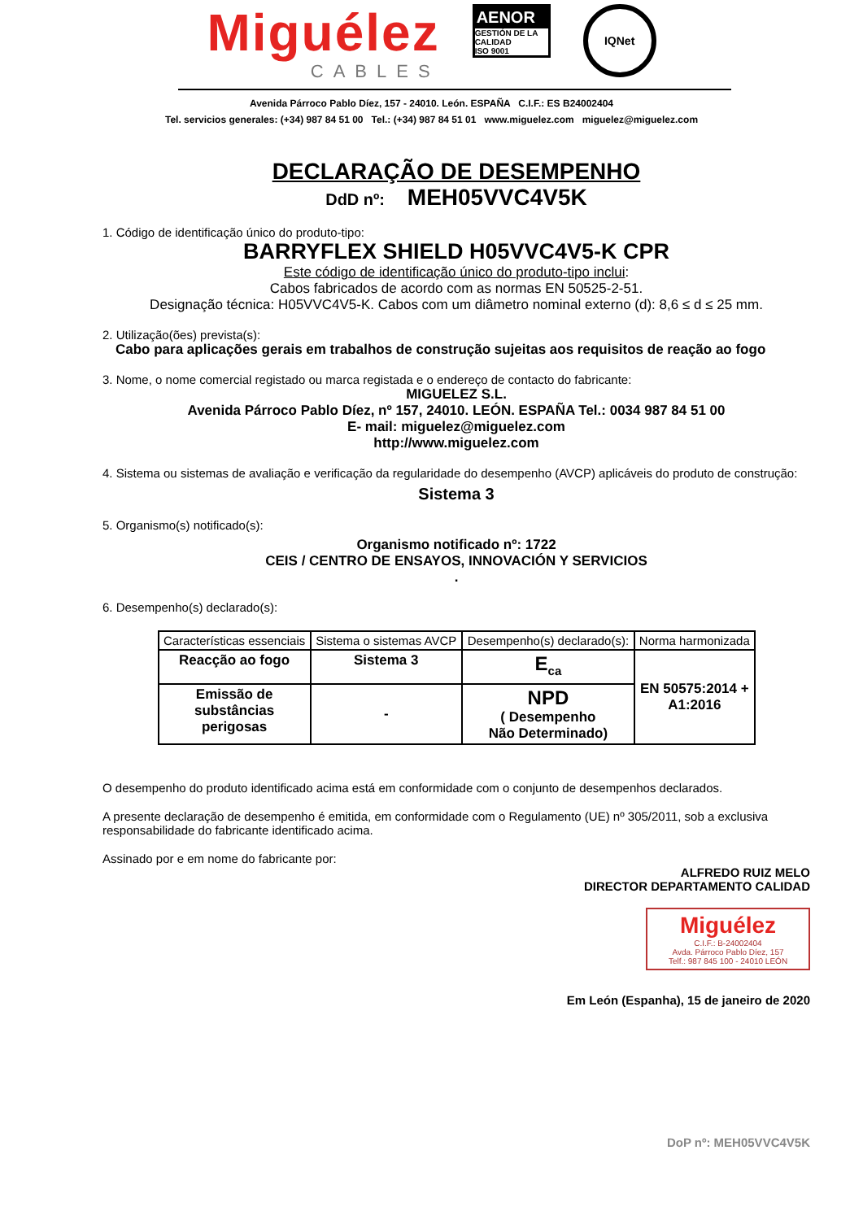Miguélez
CABLES
AENOR
GESTIÓN DE LA CALIDAD
ISO 9001
IQNet
Avenida Párroco Pablo Díez, 157 - 24010. León. ESPAÑA C.I.F.: ES B24002404
Tel. servicios generales: (+34) 987 84 51 00 Tel.: (+34) 987 84 51 01 www.miguelez.com miguelez@miguelez.com
DECLARAÇÃO DE DESEMPENHO
DdD nº: MEH05VVC4V5K
1. Código de identificação único do produto-tipo:
BARRYFLEX SHIELD H05VVC4V5-K CPR
Este código de identificação único do produto-tipo inclui:
Cabos fabricados de acordo com as normas EN 50525-2-51.
Designação técnica: H05VVC4V5-K. Cabos com um diâmetro nominal externo (d): 8,6 ≤ d ≤ 25 mm.
2. Utilização(ões) prevista(s):
Cabo para aplicações gerais em trabalhos de construção sujeitas aos requisitos de reação ao fogo
3. Nome, o nome comercial registado ou marca registada e o endereço de contacto do fabricante:
MIGUELEZ S.L.
Avenida Párroco Pablo Díez, nº 157, 24010. LEÓN. ESPAÑA Tel.: 0034 987 84 51 00
E- mail: miguelez@miguelez.com
http://www.miguelez.com
4. Sistema ou sistemas de avaliação e verificação da regularidade do desempenho (AVCP) aplicáveis do produto de construção:
Sistema 3
5. Organismo(s) notificado(s):
Organismo notificado nº: 1722
CEIS / CENTRO DE ENSAYOS, INNOVACIÓN Y SERVICIOS
.
6. Desempenho(s) declarado(s):
| Características essenciais | Sistema o sistemas AVCP | Desempenho(s) declarado(s): | Norma harmonizada |
| --- | --- | --- | --- |
| Reacção ao fogo | Sistema 3 | E<sub>ca</sub> | EN 50575:2014 + A1:2016 |
| Emissão de substâncias perigosas | - | NPD ( Desempenho Não Determinado) | |
O desempenho do produto identificado acima está em conformidade com o conjunto de desempenhos declarados.
A presente declaração de desempenho é emitida, em conformidade com o Regulamento (UE) nº 305/2011, sob a exclusiva responsabilidade do fabricante identificado acima.
Assinado por e em nome do fabricante por:
ALFREDO RUIZ MELO
DIRECTOR DEPARTAMENTO CALIDAD
Miguélez
C.I.F.: B-24002404
Avda. Párroco Pablo Díez, 157
Telf.: 987 845 100 - 24010 LEÓN
Em León (Espanha), 15 de janeiro de 2020
DoP nº: MEH05VVC4V5K